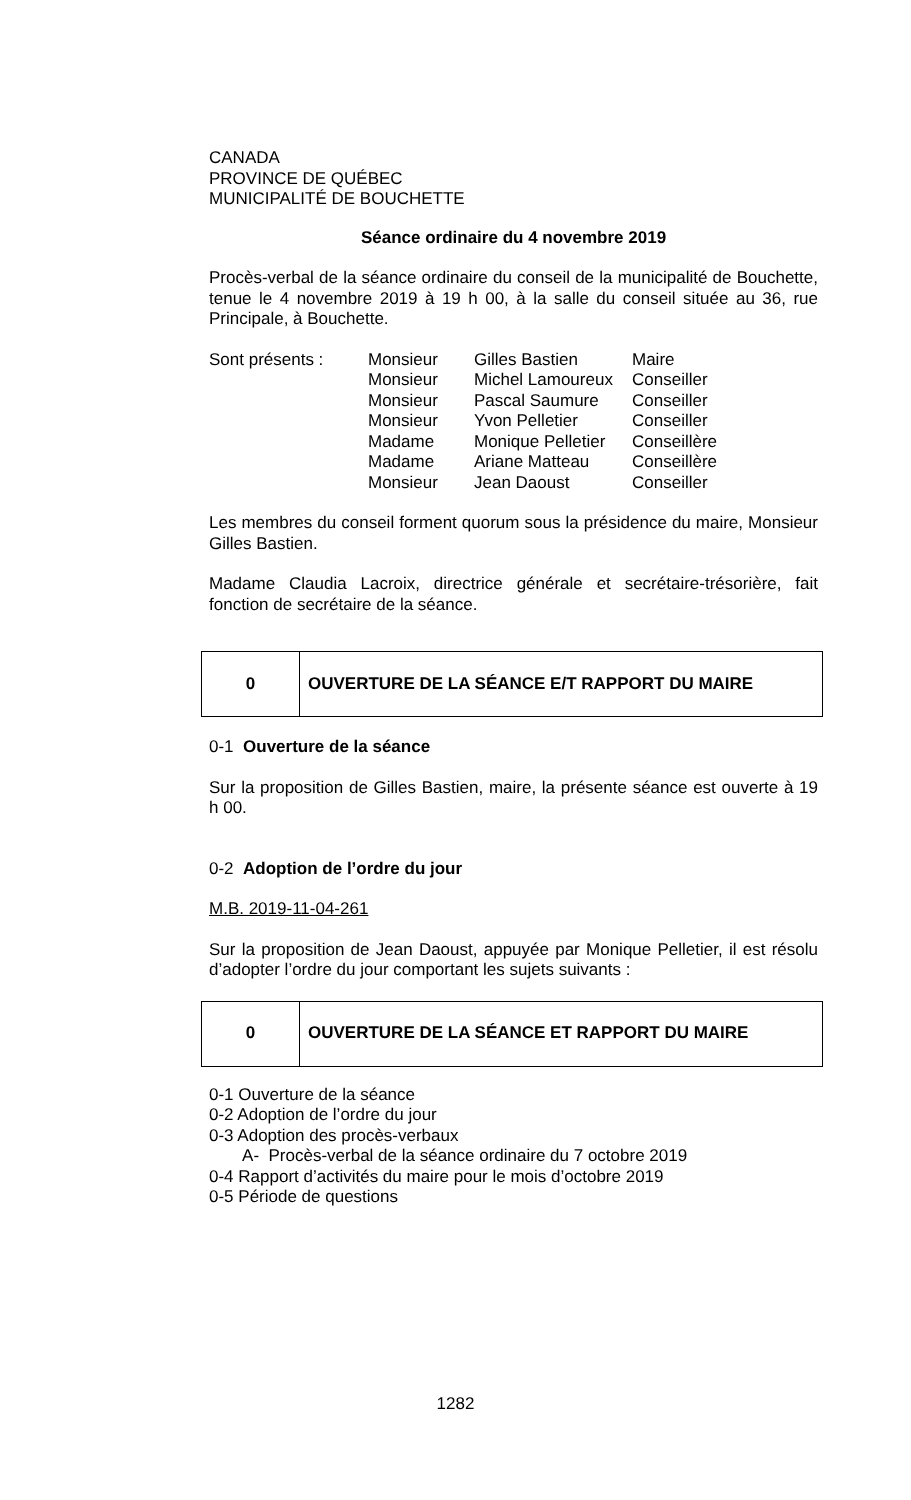CANADA
PROVINCE DE QUÉBEC
MUNICIPALITÉ DE BOUCHETTE
Séance ordinaire du 4 novembre 2019
Procès-verbal de la séance ordinaire du conseil de la municipalité de Bouchette, tenue le 4 novembre 2019 à 19 h 00, à la salle du conseil située au 36, rue Principale, à Bouchette.
| Sont présents : | Monsieur | Gilles Bastien | Maire |
| | Monsieur | Michel Lamoureux | Conseiller |
| | Monsieur | Pascal Saumure | Conseiller |
| | Monsieur | Yvon Pelletier | Conseiller |
| | Madame | Monique Pelletier | Conseillère |
| | Madame | Ariane Matteau | Conseillère |
| | Monsieur | Jean Daoust | Conseiller |
Les membres du conseil forment quorum sous la présidence du maire, Monsieur Gilles Bastien.
Madame Claudia Lacroix, directrice générale et secrétaire-trésorière, fait fonction de secrétaire de la séance.
| 0 | OUVERTURE DE LA SÉANCE E/T RAPPORT DU MAIRE |
0-1 Ouverture de la séance
Sur la proposition de Gilles Bastien, maire, la présente séance est ouverte à 19 h 00.
0-2 Adoption de l’ordre du jour
M.B. 2019-11-04-261
Sur la proposition de Jean Daoust, appuyée par Monique Pelletier, il est résolu d’adopter l’ordre du jour comportant les sujets suivants :
| 0 | OUVERTURE DE LA SÉANCE ET RAPPORT DU MAIRE |
0-1 Ouverture de la séance
0-2 Adoption de l’ordre du jour
0-3 Adoption des procès-verbaux
A- Procès-verbal de la séance ordinaire du 7 octobre 2019
0-4 Rapport d’activités du maire pour le mois d’octobre 2019
0-5 Période de questions
1282